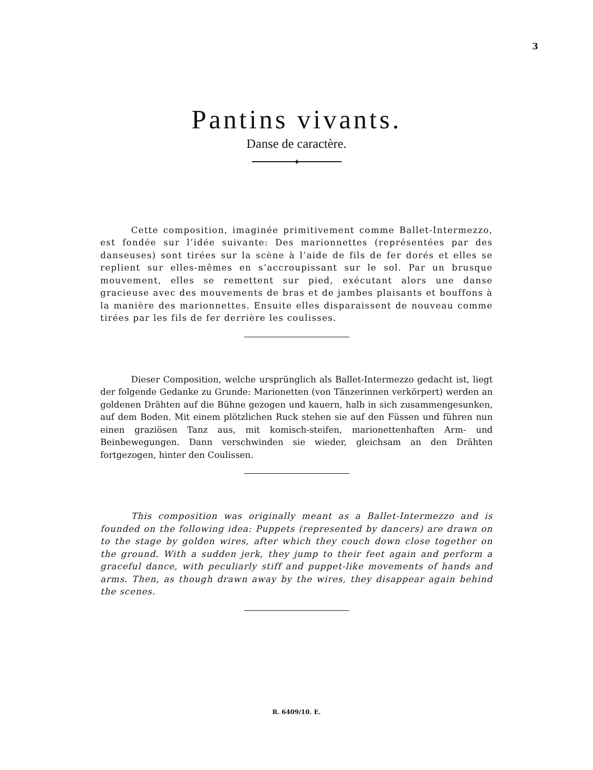3
Pantins vivants.
Danse de caractère.
✦
Cette composition, imaginée primitivement comme Ballet-Intermezzo, est fondée sur l’idée suivante: Des marionnettes (représentées par des danseuses) sont tirées sur la scène à l’aide de fils de fer dorés et elles se replient sur elles-mêmes en s’accroupissant sur le sol. Par un brusque mouvement, elles se remettent sur pied, exécutant alors une danse gracieuse avec des mouvements de bras et de jambes plaisants et bouffons à la manière des marionnettes. Ensuite elles disparaissent de nouveau comme tirées par les fils de fer derrière les coulisses.
Dieser Composition, welche ursprünglich als Ballet-Intermezzo gedacht ist, liegt der folgende Gedanke zu Grunde: Marionetten (von Tänzerinnen verkörpert) werden an goldenen Drähten auf die Bühne gezogen und kauern, halb in sich zusammengesunken, auf dem Boden. Mit einem plötzlichen Ruck stehen sie auf den Füssen und führen nun einen graziösen Tanz aus, mit komisch-steifen, marionettenhaften Arm- und Beinbewegungen. Dann verschwinden sie wieder, gleichsam an den Drähten fortgezogen, hinter den Coulissen.
This composition was originally meant as a Ballet-Intermezzo and is founded on the following idea: Puppets (represented by dancers) are drawn on to the stage by golden wires, after which they couch down close together on the ground. With a sudden jerk, they jump to their feet again and perform a graceful dance, with peculiarly stiff and puppet-like movements of hands and arms. Then, as though drawn away by the wires, they disappear again behind the scenes.
R. 6409/10. E.